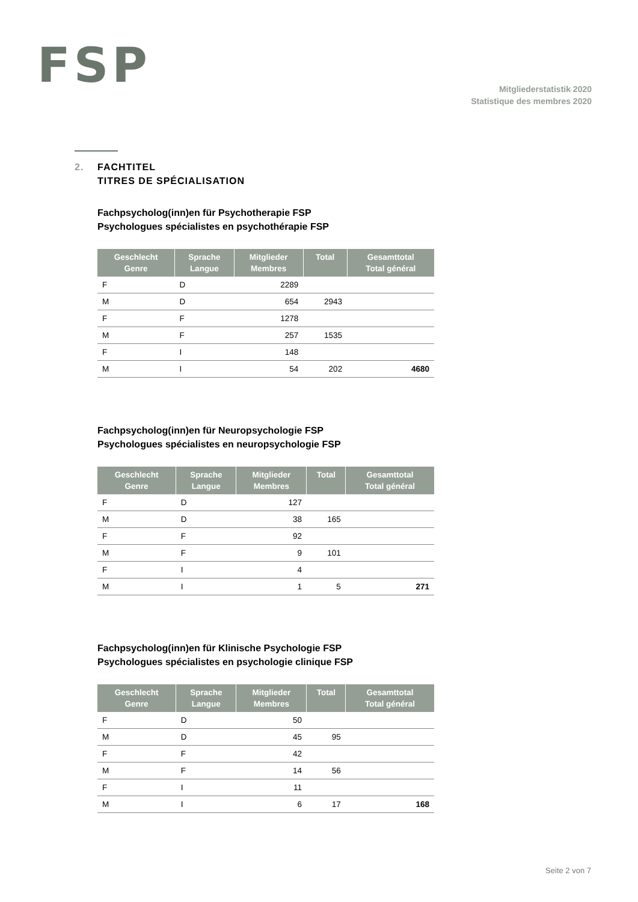FSP
Mitgliederstatistik 2020
Statistique des membres 2020
2. FACHTITEL
TITRES DE SPÉCIALISATION
Fachpsycholog(inn)en für Psychotherapie FSP
Psychologues spécialistes en psychothérapie FSP
| Geschlecht Genre | Sprache Langue | Mitglieder Membres | Total | Gesamttotal Total général |
| --- | --- | --- | --- | --- |
| F | D | 2289 | | |
| M | D | 654 | 2943 | |
| F | F | 1278 | | |
| M | F | 257 | 1535 | |
| F | I | 148 | | |
| M | I | 54 | 202 | 4680 |
Fachpsycholog(inn)en für Neuropsychologie FSP
Psychologues spécialistes en neuropsychologie FSP
| Geschlecht Genre | Sprache Langue | Mitglieder Membres | Total | Gesamttotal Total général |
| --- | --- | --- | --- | --- |
| F | D | 127 | | |
| M | D | 38 | 165 | |
| F | F | 92 | | |
| M | F | 9 | 101 | |
| F | I | 4 | | |
| M | I | 1 | 5 | 271 |
Fachpsycholog(inn)en für Klinische Psychologie FSP
Psychologues spécialistes en psychologie clinique FSP
| Geschlecht Genre | Sprache Langue | Mitglieder Membres | Total | Gesamttotal Total général |
| --- | --- | --- | --- | --- |
| F | D | 50 | | |
| M | D | 45 | 95 | |
| F | F | 42 | | |
| M | F | 14 | 56 | |
| F | I | 11 | | |
| M | I | 6 | 17 | 168 |
Seite 2 von 7